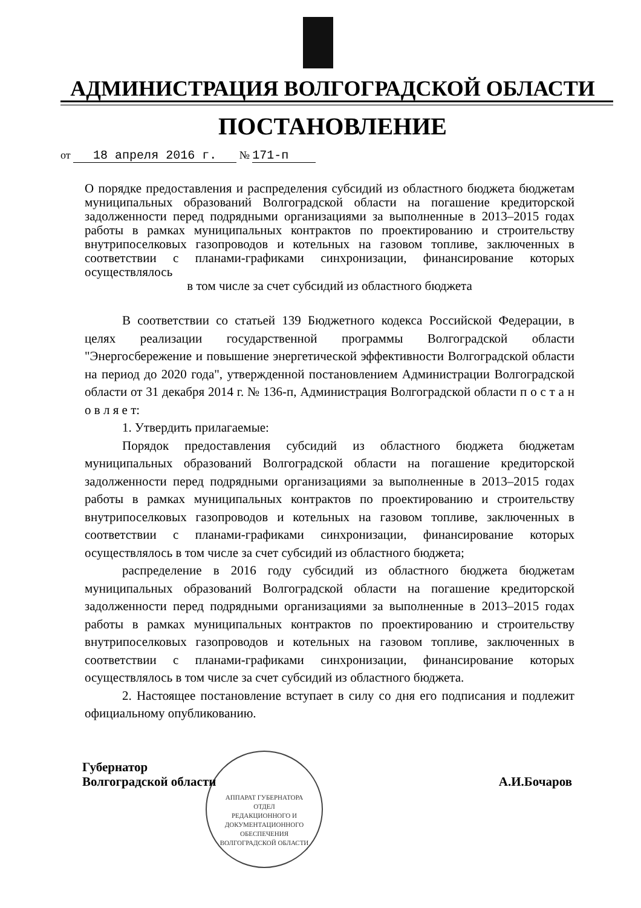АДМИНИСТРАЦИЯ ВОЛГОГРАДСКОЙ ОБЛАСТИ
ПОСТАНОВЛЕНИЕ
от 18 апреля 2016 г. № 171-п
О порядке предоставления и распределения субсидий из областного бюджета бюджетам муниципальных образований Волгоградской области на погашение кредиторской задолженности перед подрядными организациями за выполненные в 2013–2015 годах работы в рамках муниципальных контрактов по проектированию и строительству внутрипоселковых газопроводов и котельных на газовом топливе, заключенных в соответствии с планами-графиками синхронизации, финансирование которых осуществлялось
в том числе за счет субсидий из областного бюджета
В соответствии со статьей 139 Бюджетного кодекса Российской Федерации, в целях реализации государственной программы Волгоградской области "Энергосбережение и повышение энергетической эффективности Волгоградской области на период до 2020 года", утвержденной постановлением Администрации Волгоградской области от 31 декабря 2014 г. № 136-п, Администрация Волгоградской области п о с т а н о в л я е т:
1. Утвердить прилагаемые:
Порядок предоставления субсидий из областного бюджета бюджетам муниципальных образований Волгоградской области на погашение кредиторской задолженности перед подрядными организациями за выполненные в 2013–2015 годах работы в рамках муниципальных контрактов по проектированию и строительству внутрипоселковых газопроводов и котельных на газовом топливе, заключенных в соответствии с планами-графиками синхронизации, финансирование которых осуществлялось в том числе за счет субсидий из областного бюджета;
распределение в 2016 году субсидий из областного бюджета бюджетам муниципальных образований Волгоградской области на погашение кредиторской задолженности перед подрядными организациями за выполненные в 2013–2015 годах работы в рамках муниципальных контрактов по проектированию и строительству внутрипоселковых газопроводов и котельных на газовом топливе, заключенных в соответствии с планами-графиками синхронизации, финансирование которых осуществлялось в том числе за счет субсидий из областного бюджета.
2. Настоящее постановление вступает в силу со дня его подписания и подлежит официальному опубликованию.
АППАРАТ ГУБЕРНАТОРА
ОТДЕЛ
РЕДАКЦИОННОГО И
ДОКУМЕНТАЦИОННОГО
ОБЕСПЕЧЕНИЯ
ВОЛГОГРАДСКОЙ ОБЛАСТИ
Губернатор
Волгоградской области
А.И.Бочаров